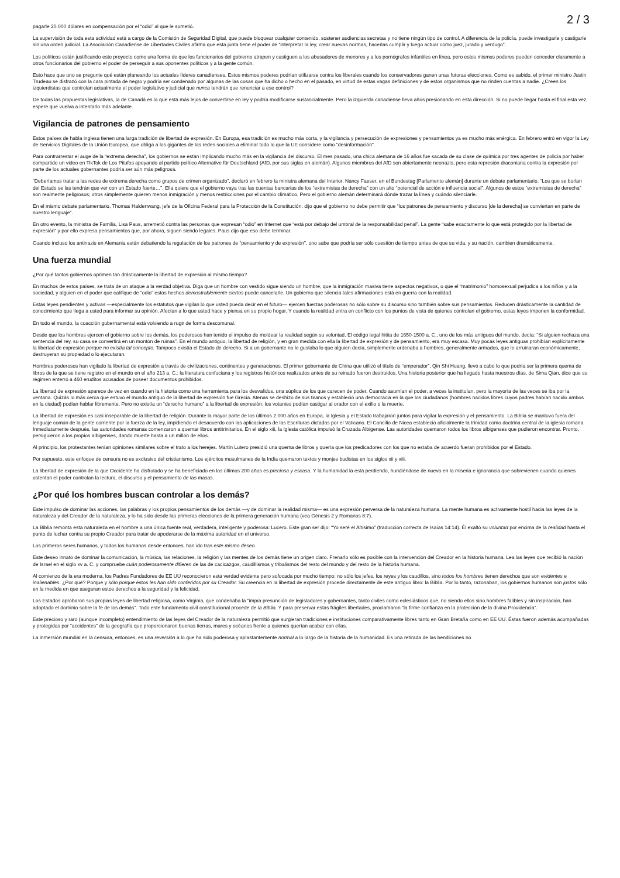2 / 3
pagarle 20.000 dólares en compensación por el “odio” al que le sometió.
La supervisión de toda esta actividad está a cargo de la Comisión de Seguridad Digital, que puede bloquear cualquier contenido, sostener audiencias secretas y no tiene ningún tipo de control. A diferencia de la policía, puede investigarle y castigarle sin una orden judicial. La Asociación Canadiense de Libertades Civiles afirma que esta junta tiene el poder de “interpretar la ley, crear nuevas normas, hacerlas cumplir y luego actuar como juez, jurado y verdugo”.
Los políticos están justificando este proyecto como una forma de que los funcionarios del gobierno atrapen y castiguen a los abusadores de menores y a los pornógrafos infantiles en línea, pero estos mismos poderes pueden conceder claramente a otros funcionarios del gobierno el poder de perseguir a sus oponentes políticos y a la gente común.
Esto hace que uno se pregunte qué están planeando los actuales líderes canadienses. Estos mismos poderes podrían utilizarse contra los liberales cuando los conservadores ganen unas futuras elecciones. Como es sabido, el primer ministro Justin Trudeau se disfrazó con la cara pintada de negro y podría ser condenado por algunas de las cosas que ha dicho o hecho en el pasado, en virtud de estas vagas definiciones y de estos organismos que no rinden cuentas a nadie. ¿Creen los izquierdistas que controlan actualmente el poder legislativo y judicial que nunca tendrán que renunciar a ese control?
De todas las propuestas legislativas, la de Canadá es la que está más lejos de convertirse en ley y podría modificarse sustancialmente. Pero la izquierda canadiense lleva años presionando en esta dirección. Si no puede llegar hasta el final esta vez, espere que vuelva a intentarlo más adelante.
Vigilancia de patrones de pensamiento
Estos países de habla inglesa tienen una larga tradición de libertad de expresión. En Europa, esa tradición es mucho más corta, y la vigilancia y persecución de expresiones y pensamientos ya es mucho más enérgica. En febrero entró en vigor la Ley de Servicios Digitales de la Unión Europea, que obliga a los gigantes de las redes sociales a eliminar todo lo que la UE considere como “desinformación”.
Para contrarrestar el auge de la “extrema derecha”, los gobiernos se están implicando mucho más en la vigilancia del discurso. El mes pasado, una chica alemana de 16 años fue sacada de su clase de química por tres agentes de policía por haber compartido un video en TikTok de Los Pitufos apoyando al partido político Alternative für Deutschland (AfD, por sus siglas en alemán). Algunos miembros del AfD son abiertamente neonazis, pero esta represión draconiana contra la expresión por parte de los actuales gobernantes podría ser aún más peligrosa.
“Deberíamos tratar a las redes de extrema derecha como grupos de crimen organizado”, declaró en febrero la ministra alemana del Interior, Nancy Faeser, en el Bundestag [Parlamento alemán] durante un debate parlamentario. “Los que se burlan del Estado se las tendrán que ver con un Estado fuerte…”. Ella quiere que el gobierno vaya tras las cuentas bancarias de los “extremistas de derecha” con un alto “potencial de acción e influencia social”. Algunos de estos “extremistas de derecha” son realmente peligrosos; otros simplemente quieren menos inmigración y menos restricciones por el cambio climático. Pero el gobierno alemán determinará dónde trazar la línea y cuándo silenciarle.
En el mismo debate parlamentario, Thomas Haldenwang, jefe de la Oficina Federal para la Protección de la Constitución, dijo que el gobierno no debe permitir que “los patrones de pensamiento y discurso [de la derecha] se conviertan en parte de nuestro lenguaje”.
En otro evento, la ministra de Familia, Lisa Paus, arremetió contra las personas que expresan “odio” en Internet que “está por debajo del umbral de la responsabilidad penal”. La gente “sabe exactamente lo que está protegido por la libertad de expresión” y por ello expresa pensamientos que, por ahora, siguen siendo legales. Paus dijo que eso debe terminar.
Cuando incluso los antinazis en Alemania están debatiendo la regulación de los patrones de “pensamiento y de expresión”, uno sabe que podría ser sólo cuestión de tiempo antes de que su vida, y su nación, cambien dramáticamente.
Una fuerza mundial
¿Por qué tantos gobiernos oprimen tan drásticamente la libertad de expresión al mismo tiempo?
En muchos de estos países, se trata de un ataque a la verdad objetiva. Diga que un hombre con vestido sigue siendo un hombre, que la inmigración masiva tiene aspectos negativos, o que el “matrimonio” homosexual perjudica a los niños y a la sociedad, y alguien en el poder que califique de “odio” estos hechos demostrablemente ciertos puede cancelarle. Un gobierno que silencia tales afirmaciones está en guerra con la realidad.
Estas leyes pendientes y activas —especialmente los estatutos que vigilan lo que usted pueda decir en el futuro— ejercen fuerzas poderosas no sólo sobre su discurso sino también sobre sus pensamientos. Reducen drásticamente la cantidad de conocimiento que llega a usted para informar su opinión. Afectan a lo que usted hace y piensa en su propio hogar. Y cuando la realidad entra en conflicto con los puntos de vista de quienes controlan el gobierno, estas leyes imponen la conformidad.
En todo el mundo, la coacción gubernamental está volviendo a rugir de forma descomunal.
Desde que los hombres ejercen el gobierno sobre los demás, los poderosos han tenido el impulso de moldear la realidad según su voluntad. El código legal hitita de 1650-1500 a. C., uno de los más antiguos del mundo, decía: “Si alguien rechaza una sentencia del rey, su casa se convertirá en un montón de ruinas”. En el mundo antiguo, la libertad de religión, y en gran medida con ella la libertad de expresión y de pensamiento, era muy escasa. Muy pocas leyes antiguas prohibían explícitamente la libertad de expresión porque no existía tal concepto. Tampoco existía el Estado de derecho. Si a un gobernante no le gustaba lo que alguien decía, simplemente ordenaba a hombres, generalmente armados, que lo arruinaran económicamente, destruyeran su propiedad o lo ejecutaran.
Hombres poderosos han vigilado la libertad de expresión a través de civilizaciones, continentes y generaciones. El primer gobernante de China que utilizó el título de “emperador”, Qin Shi Huang, llevó a cabo lo que podría ser la primera quema de libros de la que se tiene registro en el mundo en el año 213 a. C.: la literatura confuciana y los registros históricos realizados antes de su reinado fueron destruidos. Una historia posterior que ha llegado hasta nuestros días, de Sima Qian, dice que su régimen enterró a 460 eruditos acusados de poseer documentos prohibidos.
La libertad de expresión aparece de vez en cuando en la historia como una herramienta para los desvalidos, una súplica de los que carecen de poder. Cuando asumían el poder, a veces la instituían, pero la mayoría de las veces se iba por la ventana. Quizás lo más cerca que estuvo el mundo antiguo de la libertad de expresión fue Grecia. Atenas se deshizo de sus tiranos y estableció una democracia en la que los ciudadanos (hombres nacidos libres cuyos padres habían nacido ambos en la ciudad) podían hablar libremente. Pero no existía un “derecho humano” a la libertad de expresión: los votantes podían castigar al orador con el exilio o la muerte.
La libertad de expresión es casi inseparable de la libertad de religión. Durante la mayor parte de los últimos 2.000 años en Europa, la Iglesia y el Estado trabajaron juntos para vigilar la expresión y el pensamiento. La Biblia se mantuvo fuera del lenguaje común de la gente corriente por la fuerza de la ley, impidiendo el desacuerdo con las aplicaciones de las Escrituras dictadas por el Vaticano. El Concilio de Nicea estableció oficialmente la trinidad como doctrina central de la iglesia romana. Inmediatamente después, las autoridades romanas comenzaron a quemar libros antitrinitarios. En el siglo xiii, la Iglesia católica impulsó la Cruzada Albigense. Las autoridades quemaron todos los libros albigenses que pudieron encontrar. Pronto, persiguieron a los propios albigenses, dando muerte hasta a un millón de ellos.
Al principio, los protestantes tenían opiniones similares sobre el trato a los herejes. Martín Lutero presidió una quema de libros y quería que los predicadores con los que no estaba de acuerdo fueran prohibidos por el Estado.
Por supuesto, este enfoque de censura no es exclusivo del cristianismo. Los ejércitos musulmanes de la India quemaron textos y monjes budistas en los siglos xii y xiii.
La libertad de expresión de la que Occidente ha disfrutado y se ha beneficiado en los últimos 200 años es preciosa y escasa. Y la humanidad la está perdiendo, hundiéndose de nuevo en la miseria e ignorancia que sobrevienen cuando quienes ostentan el poder controlan la lectura, el discurso y el pensamiento de las masas.
¿Por qué los hombres buscan controlar a los demás?
Este impulso de dominar las acciones, las palabras y los propios pensamientos de los demás —y de dominar la realidad misma— es una expresión perversa de la naturaleza humana. La mente humana es activamente hostil hacia las leyes de la naturaleza y del Creador de la naturaleza, y lo ha sido desde las primeras elecciones de la primera generación humana (vea Génesis 2 y Romanos 8:7).
La Biblia remonta esta naturaleza en el hombre a una única fuente real, verdadera, inteligente y poderosa: Lucero. Este gran ser dijo: “Yo seré el Altísimo” (traducción correcta de Isaías 14:14). Él exaltó su voluntad por encima de la realidad hasta el punto de luchar contra su propio Creador para tratar de apoderarse de la máxima autoridad en el universo.
Los primeros seres humanos, y todos los humanos desde entonces, han ido tras este mismo deseo.
Este deseo innato de dominar la comunicación, la música, las relaciones, la religión y las mentes de los demás tiene un origen claro. Frenarlo sólo es posible con la intervención del Creador en la historia humana. Lea las leyes que recibió la nación de Israel en el siglo xv a. C. y compruebe cuán poderosamente difieren de las de cacicazgos, caudillismos y tribalismos del resto del mundo y del resto de la historia humana.
Al comienzo de la era moderna, los Padres Fundadores de EE UU reconocieron esta verdad evidente pero sofocada por mucho tiempo: no sólo los jefes, los reyes y los caudillos, sino todos los hombres tienen derechos que son evidentes e inalienables. ¿Por qué? Porque y sólo porque éstos les han sido conferidos por su Creador. Su creencia en la libertad de expresión procede directamente de este antiguo libro: la Biblia. Por lo tanto, razonaban, los gobiernos humanos son justos sólo en la medida en que aseguran estos derechos a la seguridad y la felicidad.
Los Estados aprobaron sus propias leyes de libertad religiosa, como Virginia, que condenaba la “impía presunción de legisladores y gobernantes, tanto civiles como eclesiásticos que, no siendo ellos sino hombres falibles y sin inspiración, han adoptado el dominio sobre la fe de los demás”. Todo este fundamento civil constitucional procede de la Biblia. Y para preservar estas frágiles libertades, proclamaron “la firme confianza en la protección de la divina Providencia”.
Este precioso y raro (aunque incompleto) entendimiento de las leyes del Creador de la naturaleza permitió que surgieran tradiciones e instituciones comparativamente libres tanto en Gran Bretaña como en EE UU. Éstas fueron además acompañadas y protegidas por “accidentes” de la geografía que proporcionaron buenas tierras, mares y océanos frente a quienes querían acabar con ellas.
La inmersión mundial en la censura, entonces, es una reversión a lo que ha sido poderosa y aplastantemente normal a lo largo de la historia de la humanidad. Es una retirada de las bendiciones no